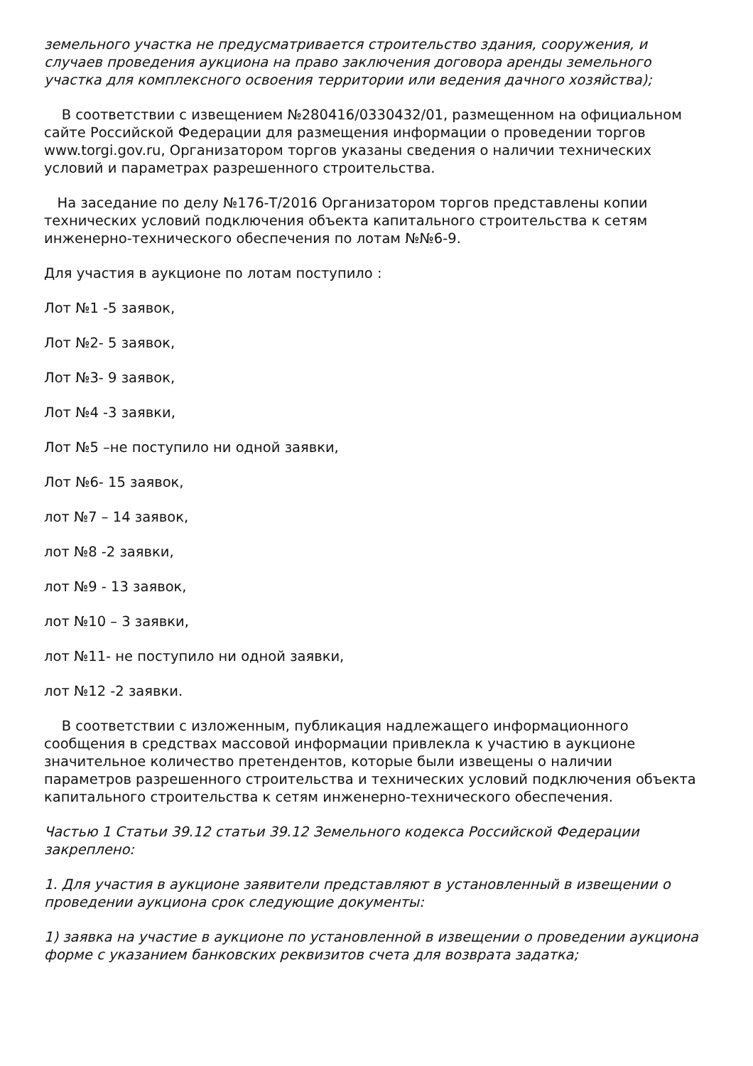земельного участка не предусматривается строительство здания, сооружения, и случаев проведения аукциона на право заключения договора аренды земельного участка для комплексного освоения территории или ведения дачного хозяйства);
В соответствии с извещением №280416/0330432/01, размещенном на официальном сайте Российской Федерации для размещения информации о проведении торгов www.torgi.gov.ru, Организатором торгов указаны сведения о наличии технических условий и параметрах разрешенного строительства.
На заседание по делу №176-Т/2016 Организатором торгов представлены копии технических условий подключения объекта капитального строительства к сетям инженерно-технического обеспечения по лотам №№6-9.
Для участия в аукционе по лотам поступило :
Лот №1 -5 заявок,
Лот №2- 5 заявок,
Лот №3- 9 заявок,
Лот №4 -3 заявки,
Лот №5 –не поступило ни одной заявки,
Лот №6- 15 заявок,
лот №7 – 14 заявок,
лот №8 -2 заявки,
лот №9 - 13 заявок,
лот №10 – 3 заявки,
лот №11- не поступило ни одной заявки,
лот №12 -2 заявки.
В соответствии с изложенным, публикация надлежащего информационного сообщения в средствах массовой информации привлекла к участию в аукционе значительное количество претендентов, которые были извещены о наличии параметров разрешенного строительства и технических условий подключения объекта капитального строительства к сетям инженерно-технического обеспечения.
Частью 1 Статьи 39.12 статьи 39.12 Земельного кодекса Российской Федерации закреплено:
1. Для участия в аукционе заявители представляют в установленный в извещении о проведении аукциона срок следующие документы:
1) заявка на участие в аукционе по установленной в извещении о проведении аукциона форме с указанием банковских реквизитов счета для возврата задатка;